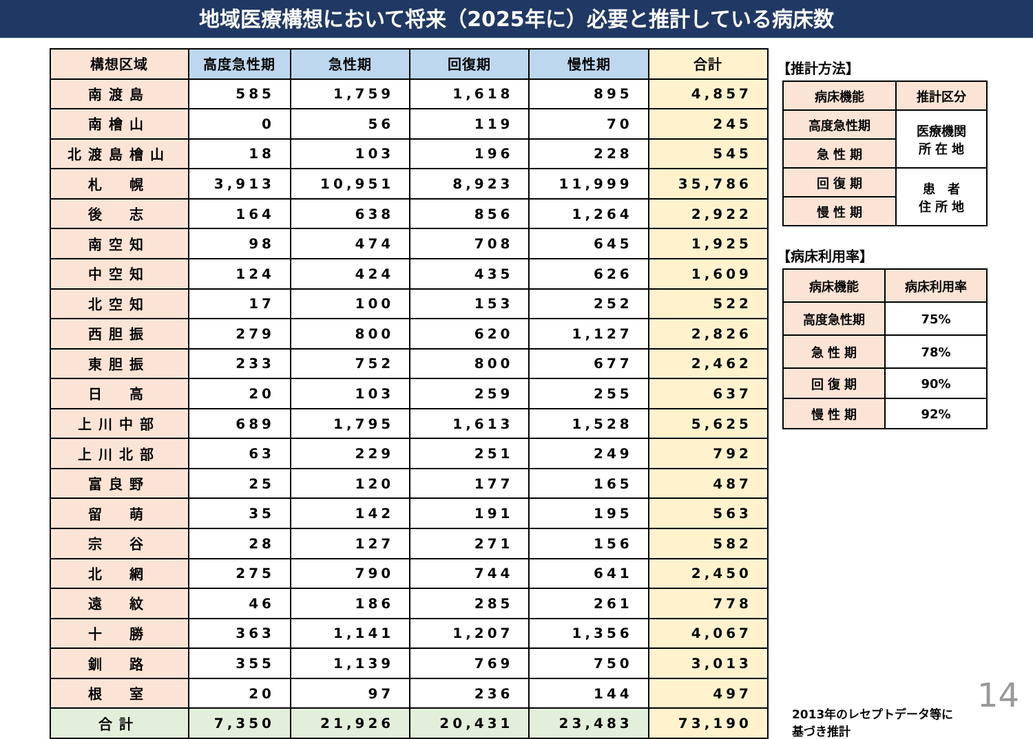地域医療構想において将来（2025年に）必要と推計している病床数
| 構想区域 | 高度急性期 | 急性期 | 回復期 | 慢性期 | 合計 |
| --- | --- | --- | --- | --- | --- |
| 南渡島 | 585 | 1,759 | 1,618 | 895 | 4,857 |
| 南檜山 | 0 | 56 | 119 | 70 | 245 |
| 北渡島檜山 | 18 | 103 | 196 | 228 | 545 |
| 札 幌 | 3,913 | 10,951 | 8,923 | 11,999 | 35,786 |
| 後 志 | 164 | 638 | 856 | 1,264 | 2,922 |
| 南空知 | 98 | 474 | 708 | 645 | 1,925 |
| 中空知 | 124 | 424 | 435 | 626 | 1,609 |
| 北空知 | 17 | 100 | 153 | 252 | 522 |
| 西胆振 | 279 | 800 | 620 | 1,127 | 2,826 |
| 東胆振 | 233 | 752 | 800 | 677 | 2,462 |
| 日 高 | 20 | 103 | 259 | 255 | 637 |
| 上川中部 | 689 | 1,795 | 1,613 | 1,528 | 5,625 |
| 上川北部 | 63 | 229 | 251 | 249 | 792 |
| 富良野 | 25 | 120 | 177 | 165 | 487 |
| 留 萌 | 35 | 142 | 191 | 195 | 563 |
| 宗 谷 | 28 | 127 | 271 | 156 | 582 |
| 北 網 | 275 | 790 | 744 | 641 | 2,450 |
| 遠 紋 | 46 | 186 | 285 | 261 | 778 |
| 十 勝 | 363 | 1,141 | 1,207 | 1,356 | 4,067 |
| 釧 路 | 355 | 1,139 | 769 | 750 | 3,013 |
| 根 室 | 20 | 97 | 236 | 144 | 497 |
| 合計 | 7,350 | 21,926 | 20,431 | 23,483 | 73,190 |
【推計方法】
| 病床機能 | 推計区分 |
| 高度急性期 | 医療機関 所 在 地 |
| 急 性 期 | |
| 回 復 期 | 患 者 住 所 地 |
| 慢 性 期 | |
【病床利用率】
| 病床機能 | 病床利用率 |
| 高度急性期 | 75% |
| 急 性 期 | 78% |
| 回 復 期 | 90% |
| 慢 性 期 | 92% |
2013年のレセプトデータ等に
基づき推計
14